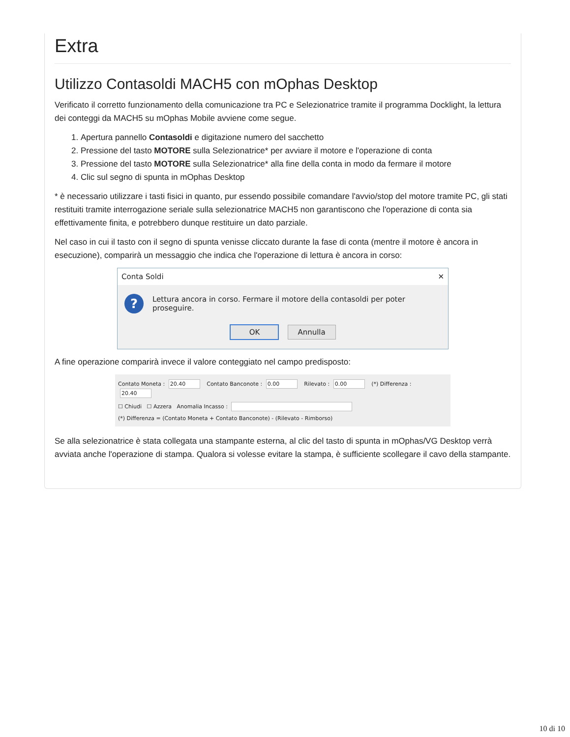Extra
Utilizzo Contasoldi MACH5 con mOphas Desktop
Verificato il corretto funzionamento della comunicazione tra PC e Selezionatrice tramite il programma Docklight, la lettura dei conteggi da MACH5 su mOphas Mobile avviene come segue.
1. Apertura pannello Contasoldi e digitazione numero del sacchetto
2. Pressione del tasto MOTORE sulla Selezionatrice* per avviare il motore e l'operazione di conta
3. Pressione del tasto MOTORE sulla Selezionatrice* alla fine della conta in modo da fermare il motore
4. Clic sul segno di spunta in mOphas Desktop
* è necessario utilizzare i tasti fisici in quanto, pur essendo possibile comandare l'avvio/stop del motore tramite PC, gli stati restituiti tramite interrogazione seriale sulla selezionatrice MACH5 non garantiscono che l'operazione di conta sia effettivamente finita, e potrebbero dunque restituire un dato parziale.
Nel caso in cui il tasto con il segno di spunta venisse cliccato durante la fase di conta (mentre il motore è ancora in esecuzione), comparirà un messaggio che indica che l'operazione di lettura è ancora in corso:
Conta Soldi ✕
?
Lettura ancora in corso. Fermare il motore della contasoldi per poter proseguire.
OK Annulla
A fine operazione comparirà invece il valore conteggiato nel campo predisposto:
Contato Moneta : 20.40 Contato Banconote : 0.00 Rilevato : 0.00 (*) Differenza : 20.40
☐ Chiudi ☐ Azzera Anomalia Incasso :
(*) Differenza = (Contato Moneta + Contato Banconote) - (Rilevato - Rimborso)
Se alla selezionatrice è stata collegata una stampante esterna, al clic del tasto di spunta in mOphas/VG Desktop verrà avviata anche l'operazione di stampa. Qualora si volesse evitare la stampa, è sufficiente scollegare il cavo della stampante.
10 di 10